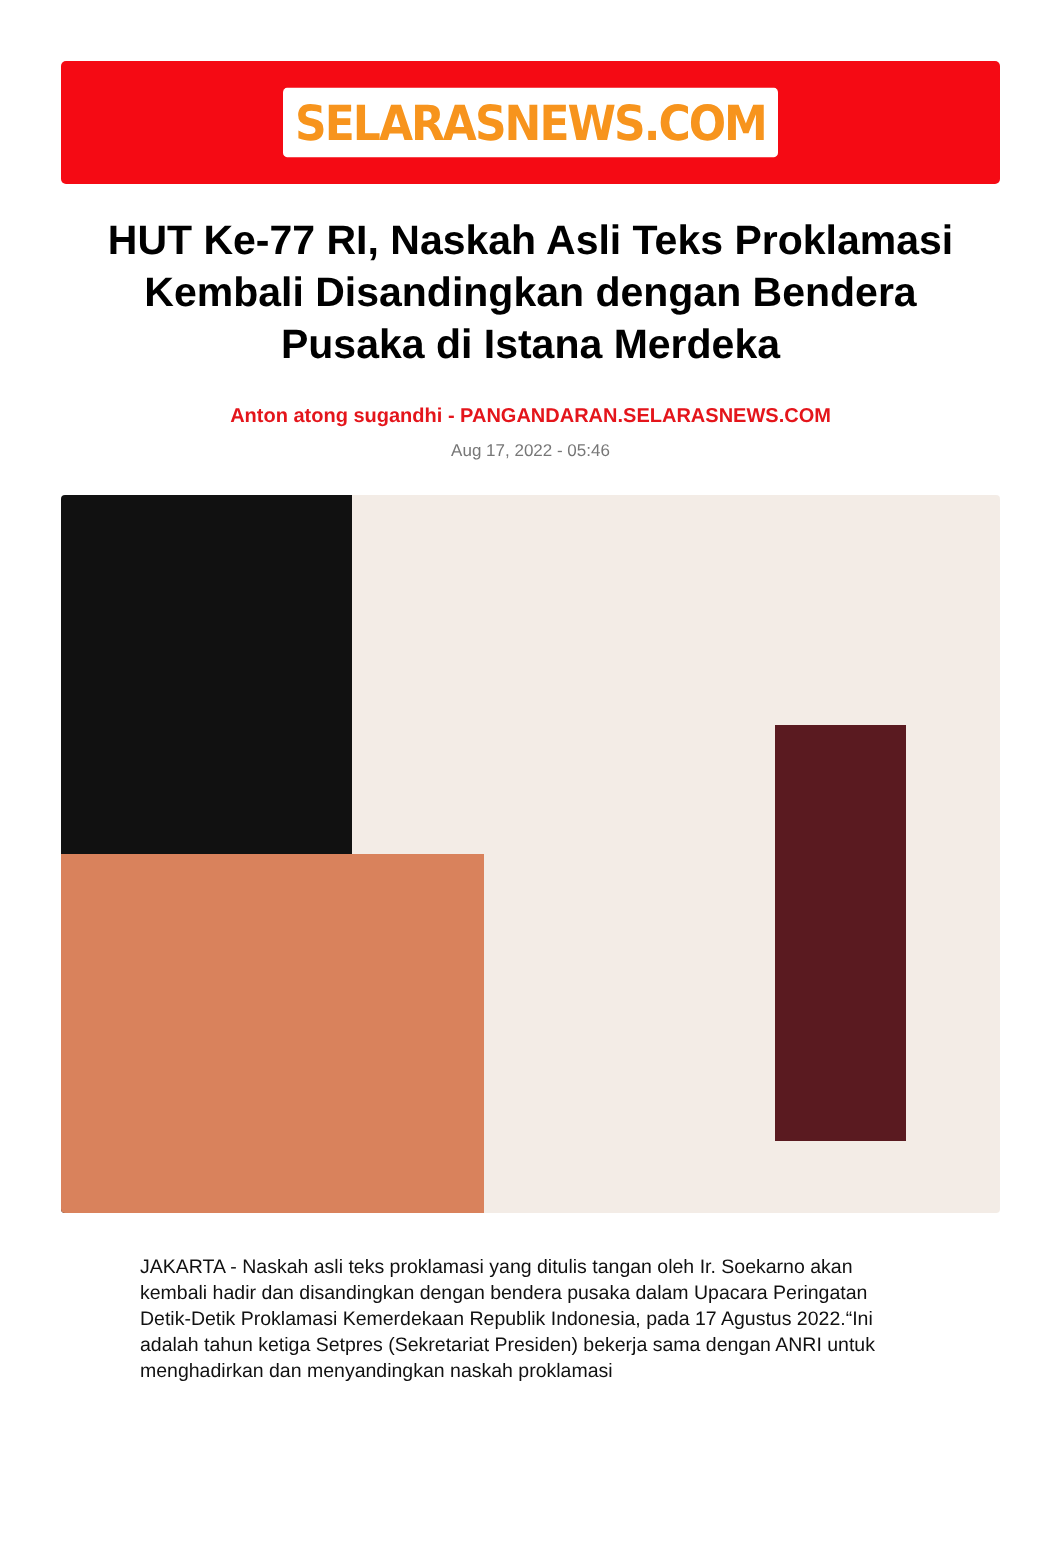SELARASNEWS.COM
HUT Ke-77 RI, Naskah Asli Teks Proklamasi Kembali Disandingkan dengan Bendera Pusaka di Istana Merdeka
Anton atong sugandhi - PANGANDARAN.SELARASNEWS.COM
Aug 17, 2022 - 05:46
JAKARTA - Naskah asli teks proklamasi yang ditulis tangan oleh Ir. Soekarno akan kembali hadir dan disandingkan dengan bendera pusaka dalam Upacara Peringatan Detik-Detik Proklamasi Kemerdekaan Republik Indonesia, pada 17 Agustus 2022.“Ini adalah tahun ketiga Setpres (Sekretariat Presiden) bekerja sama dengan ANRI untuk menghadirkan dan menyandingkan naskah proklamasi